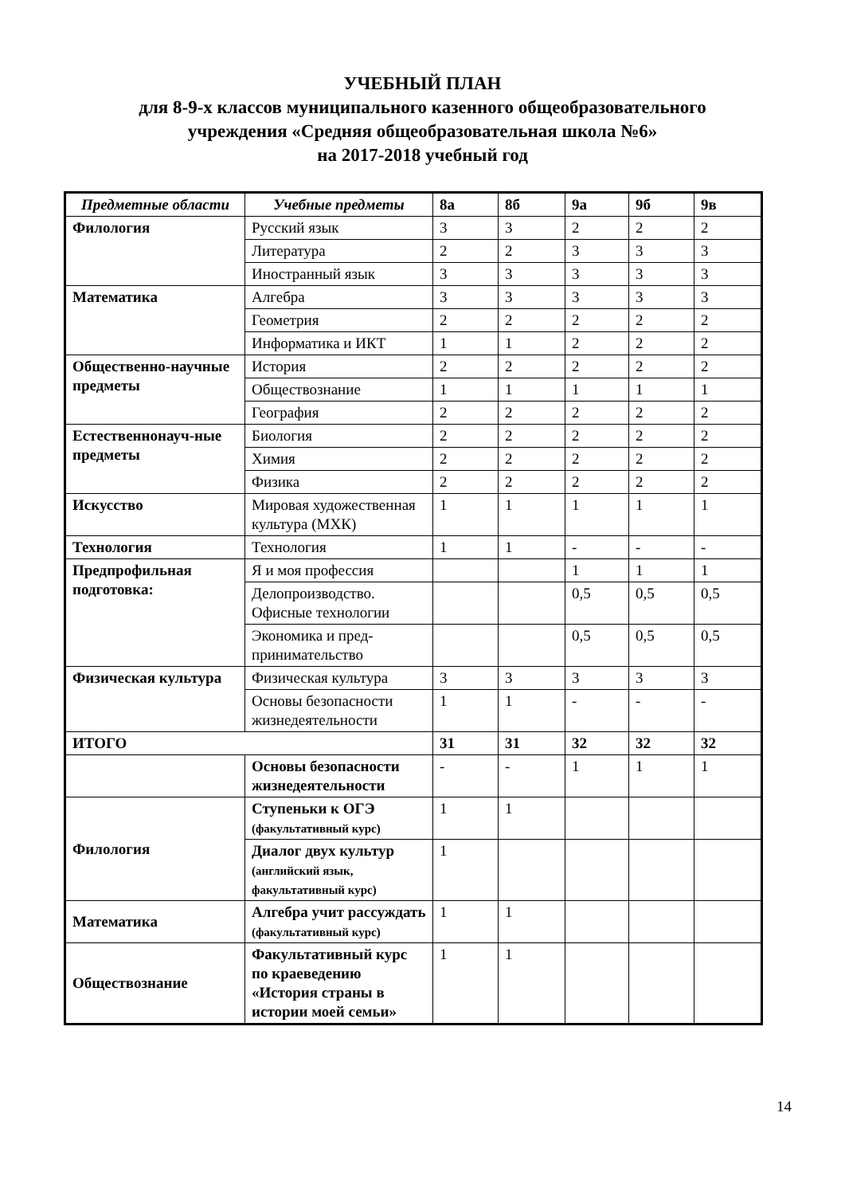УЧЕБНЫЙ ПЛАН
для 8-9-х классов муниципального казенного общеобразовательного
учреждения «Средняя общеобразовательная школа №6»
на 2017-2018 учебный год
| Предметные области | Учебные предметы | 8а | 8б | 9а | 9б | 9в |
| Филология | Русский язык | 3 | 3 | 2 | 2 | 2 |
| | Литература | 2 | 2 | 3 | 3 | 3 |
| | Иностранный язык | 3 | 3 | 3 | 3 | 3 |
| Математика | Алгебра | 3 | 3 | 3 | 3 | 3 |
| | Геометрия | 2 | 2 | 2 | 2 | 2 |
| | Информатика и ИКТ | 1 | 1 | 2 | 2 | 2 |
| Общественно-научные предметы | История | 2 | 2 | 2 | 2 | 2 |
| | Обществознание | 1 | 1 | 1 | 1 | 1 |
| | География | 2 | 2 | 2 | 2 | 2 |
| Естественнонауч-ные предметы | Биология | 2 | 2 | 2 | 2 | 2 |
| | Химия | 2 | 2 | 2 | 2 | 2 |
| | Физика | 2 | 2 | 2 | 2 | 2 |
| Искусство | Мировая художественная культура (МХК) | 1 | 1 | 1 | 1 | 1 |
| Технология | Технология | 1 | 1 | - | - | - |
| Предпрофильная подготовка: | Я и моя профессия | | | 1 | 1 | 1 |
| | Делопроизводство. Офисные технологии | | | 0,5 | 0,5 | 0,5 |
| | Экономика и пред-принимательство | | | 0,5 | 0,5 | 0,5 |
| Физическая культура | Физическая культура | 3 | 3 | 3 | 3 | 3 |
| | Основы безопасности жизнедеятельности | 1 | 1 | - | - | - |
| ИТОГО | | 31 | 31 | 32 | 32 | 32 |
| | Основы безопасности жизнедеятельности | - | - | 1 | 1 | 1 |
| Филология | Ступеньки к ОГЭ (факультативный курс) | 1 | 1 | | | |
| | Диалог двух культур (английский язык, факультативный курс) | 1 | | | | |
| Математика | Алгебра учит рассуждать (факультативный курс) | 1 | 1 | | | |
| Обществознание | Факультативный курс по краеведению «История страны в истории моей семьи» | 1 | 1 | | | |
14